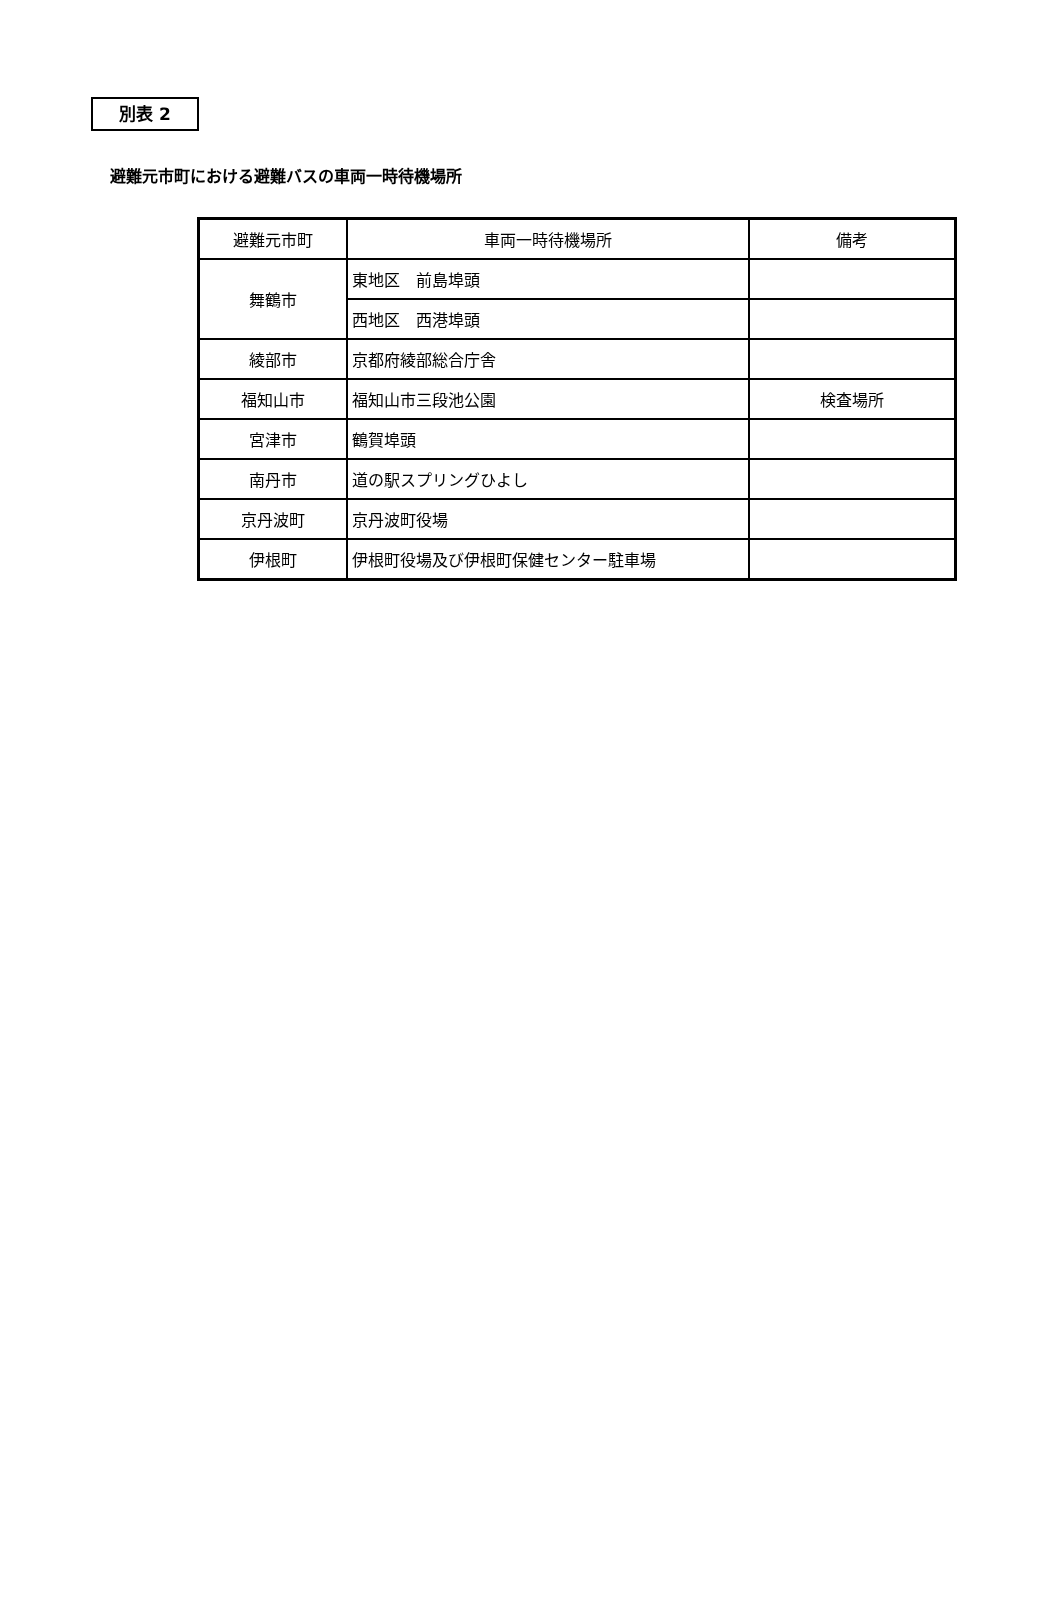別表 2
避難元市町における避難バスの車両一時待機場所
| 避難元市町 | 車両一時待機場所 | 備考 |
| --- | --- | --- |
| 舞鶴市 | 東地区 前島埠頭 | |
| | 西地区 西港埠頭 | |
| 綾部市 | 京都府綾部総合庁舎 | |
| 福知山市 | 福知山市三段池公園 | 検査場所 |
| 宮津市 | 鶴賀埠頭 | |
| 南丹市 | 道の駅スプリングひよし | |
| 京丹波町 | 京丹波町役場 | |
| 伊根町 | 伊根町役場及び伊根町保健センター駐車場 | |